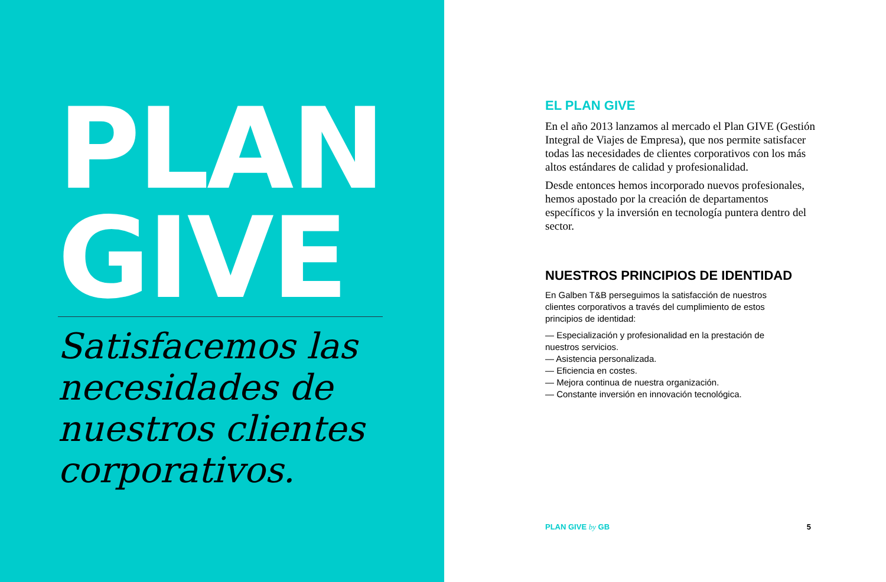PLAN
GIVE
Satisfacemos las necesidades de nuestros clientes corporativos.
EL PLAN GIVE
En el año 2013 lanzamos al mercado el Plan GIVE (Gestión Integral de Viajes de Empresa), que nos permite satisfacer todas las necesidades de clientes corporativos con los más altos estándares de calidad y profesionalidad.
Desde entonces hemos incorporado nuevos profesionales, hemos apostado por la creación de departamentos específicos y la inversión en tecnología puntera dentro del sector.
NUESTROS PRINCIPIOS DE IDENTIDAD
En Galben T&B perseguimos la satisfacción de nuestros clientes corporativos a través del cumplimiento de estos principios de identidad:
— Especialización y profesionalidad en la prestación de nuestros servicios.
— Asistencia personalizada.
— Eficiencia en costes.
— Mejora continua de nuestra organización.
— Constante inversión en innovación tecnológica.
PLAN GIVE by GB 5